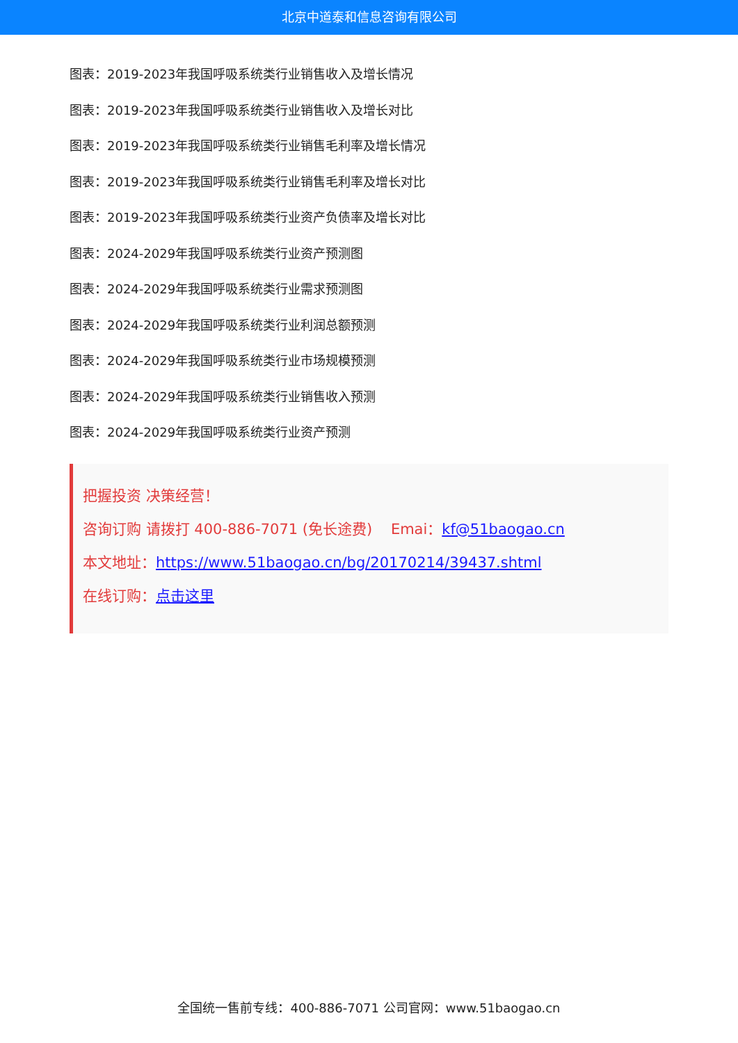北京中道泰和信息咨询有限公司
图表：2019-2023年我国呼吸系统类行业销售收入及增长情况
图表：2019-2023年我国呼吸系统类行业销售收入及增长对比
图表：2019-2023年我国呼吸系统类行业销售毛利率及增长情况
图表：2019-2023年我国呼吸系统类行业销售毛利率及增长对比
图表：2019-2023年我国呼吸系统类行业资产负债率及增长对比
图表：2024-2029年我国呼吸系统类行业资产预测图
图表：2024-2029年我国呼吸系统类行业需求预测图
图表：2024-2029年我国呼吸系统类行业利润总额预测
图表：2024-2029年我国呼吸系统类行业市场规模预测
图表：2024-2029年我国呼吸系统类行业销售收入预测
图表：2024-2029年我国呼吸系统类行业资产预测
把握投资 决策经营！
咨询订购 请拨打 400-886-7071 (免长途费) Emai：kf@51baogao.cn
本文地址：https://www.51baogao.cn/bg/20170214/39437.shtml
在线订购：点击这里
全国统一售前专线：400-886-7071 公司官网：www.51baogao.cn